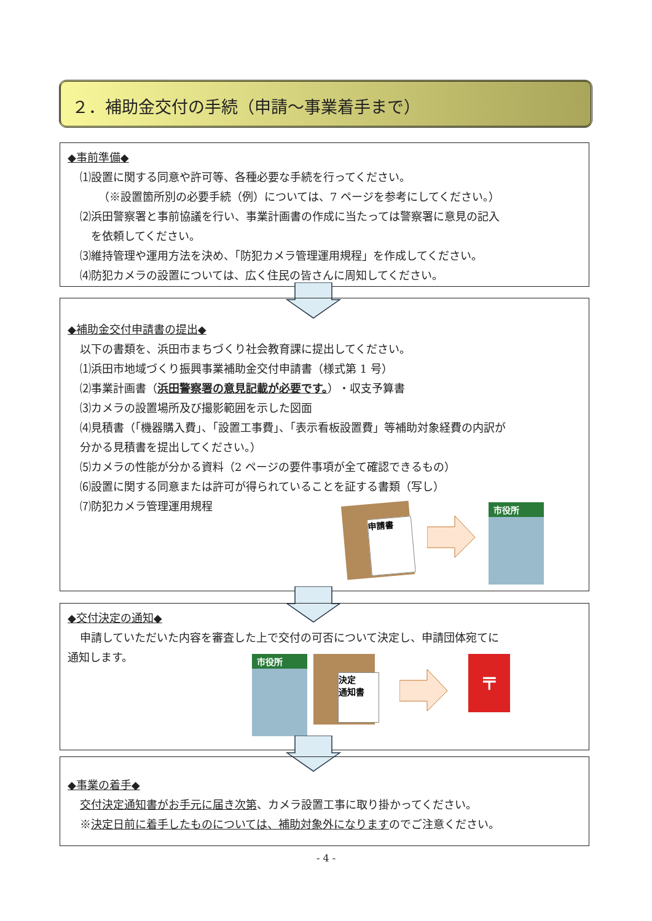２．補助金交付の手続（申請～事業着手まで）
◆事前準備◆
⑴設置に関する同意や許可等、各種必要な手続を行ってください。
（※設置箇所別の必要手続（例）については、7 ページを参考にしてください。）
⑵浜田警察署と事前協議を行い、事業計画書の作成に当たっては警察署に意見の記入
　を依頼してください。
⑶維持管理や運用方法を決め、「防犯カメラ管理運用規程」を作成してください。
⑷防犯カメラの設置については、広く住民の皆さんに周知してください。
◆補助金交付申請書の提出◆
以下の書類を、浜田市まちづくり社会教育課に提出してください。
⑴浜田市地域づくり振興事業補助金交付申請書（様式第 1 号）
⑵事業計画書（浜田警察署の意見記載が必要です。）・収支予算書
⑶カメラの設置場所及び撮影範囲を示した図面
⑷見積書（「機器購入費」、「設置工事費」、「表示看板設置費」等補助対象経費の内訳が
分かる見積書を提出してください。）
⑸カメラの性能が分かる資料（2 ページの要件事項が全て確認できるもの）
⑹設置に関する同意または許可が得られていることを証する書類（写し）
⑺防犯カメラ管理運用規程
申請書 市役所
◆交付決定の通知◆
申請していただいた内容を審査した上で交付の可否について決定し、申請団体宛てに
通知します。
市役所
決定
通知書
〒
◆事業の着手◆
交付決定通知書がお手元に届き次第、カメラ設置工事に取り掛かってください。
※決定日前に着手したものについては、補助対象外になりますのでご注意ください。
- 4 -